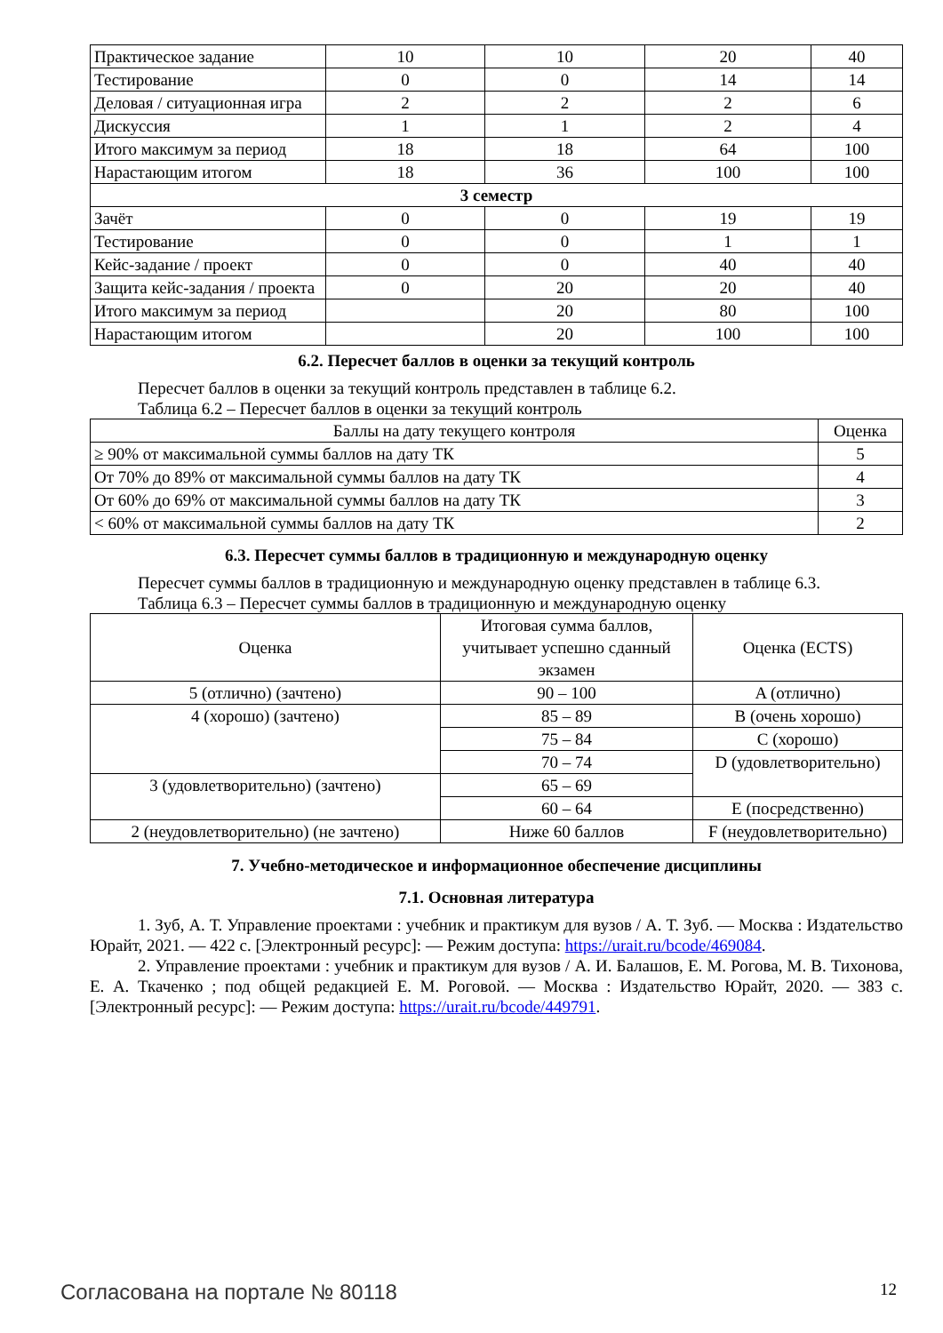| Практическое задание | 10 | 10 | 20 | 40 |
| Тестирование | 0 | 0 | 14 | 14 |
| Деловая / ситуационная игра | 2 | 2 | 2 | 6 |
| Дискуссия | 1 | 1 | 2 | 4 |
| Итого максимум за период | 18 | 18 | 64 | 100 |
| Нарастающим итогом | 18 | 36 | 100 | 100 |
| 3 семестр | | | | |
| Зачёт | 0 | 0 | 19 | 19 |
| Тестирование | 0 | 0 | 1 | 1 |
| Кейс-задание / проект | 0 | 0 | 40 | 40 |
| Защита кейс-задания / проекта | 0 | 20 | 20 | 40 |
| Итого максимум за период | | 20 | 80 | 100 |
| Нарастающим итогом | | 20 | 100 | 100 |
6.2. Пересчет баллов в оценки за текущий контроль
Пересчет баллов в оценки за текущий контроль представлен в таблице 6.2.
Таблица 6.2 – Пересчет баллов в оценки за текущий контроль
| Баллы на дату текущего контроля | Оценка |
| --- | --- |
| ≥ 90% от максимальной суммы баллов на дату ТК | 5 |
| От 70% до 89% от максимальной суммы баллов на дату ТК | 4 |
| От 60% до 69% от максимальной суммы баллов на дату ТК | 3 |
| < 60% от максимальной суммы баллов на дату ТК | 2 |
6.3. Пересчет суммы баллов в традиционную и международную оценку
Пересчет суммы баллов в традиционную и международную оценку представлен в таблице 6.3.
Таблица 6.3 – Пересчет суммы баллов в традиционную и международную оценку
| Оценка | Итоговая сумма баллов, учитывает успешно сданный экзамен | Оценка (ECTS) |
| --- | --- | --- |
| 5 (отлично) (зачтено) | 90 – 100 | A (отлично) |
| 4 (хорошо) (зачтено) | 85 – 89 | B (очень хорошо) |
| | 75 – 84 | C (хорошо) |
| | 70 – 74 | D (удовлетворительно) |
| 3 (удовлетворительно) (зачтено) | 65 – 69 | |
| | 60 – 64 | E (посредственно) |
| 2 (неудовлетворительно) (не зачтено) | Ниже 60 баллов | F (неудовлетворительно) |
7. Учебно-методическое и информационное обеспечение дисциплины
7.1. Основная литература
1. Зуб, А. Т. Управление проектами : учебник и практикум для вузов / А. Т. Зуб. — Москва : Издательство Юрайт, 2021. — 422 с. [Электронный ресурс]: — Режим доступа: https://urait.ru/bcode/469084.
2. Управление проектами : учебник и практикум для вузов / А. И. Балашов, Е. М. Рогова, М. В. Тихонова, Е. А. Ткаченко ; под общей редакцией Е. М. Роговой. — Москва : Издательство Юрайт, 2020. — 383 с. [Электронный ресурс]: — Режим доступа: https://urait.ru/bcode/449791.
Согласована на портале № 80118 12